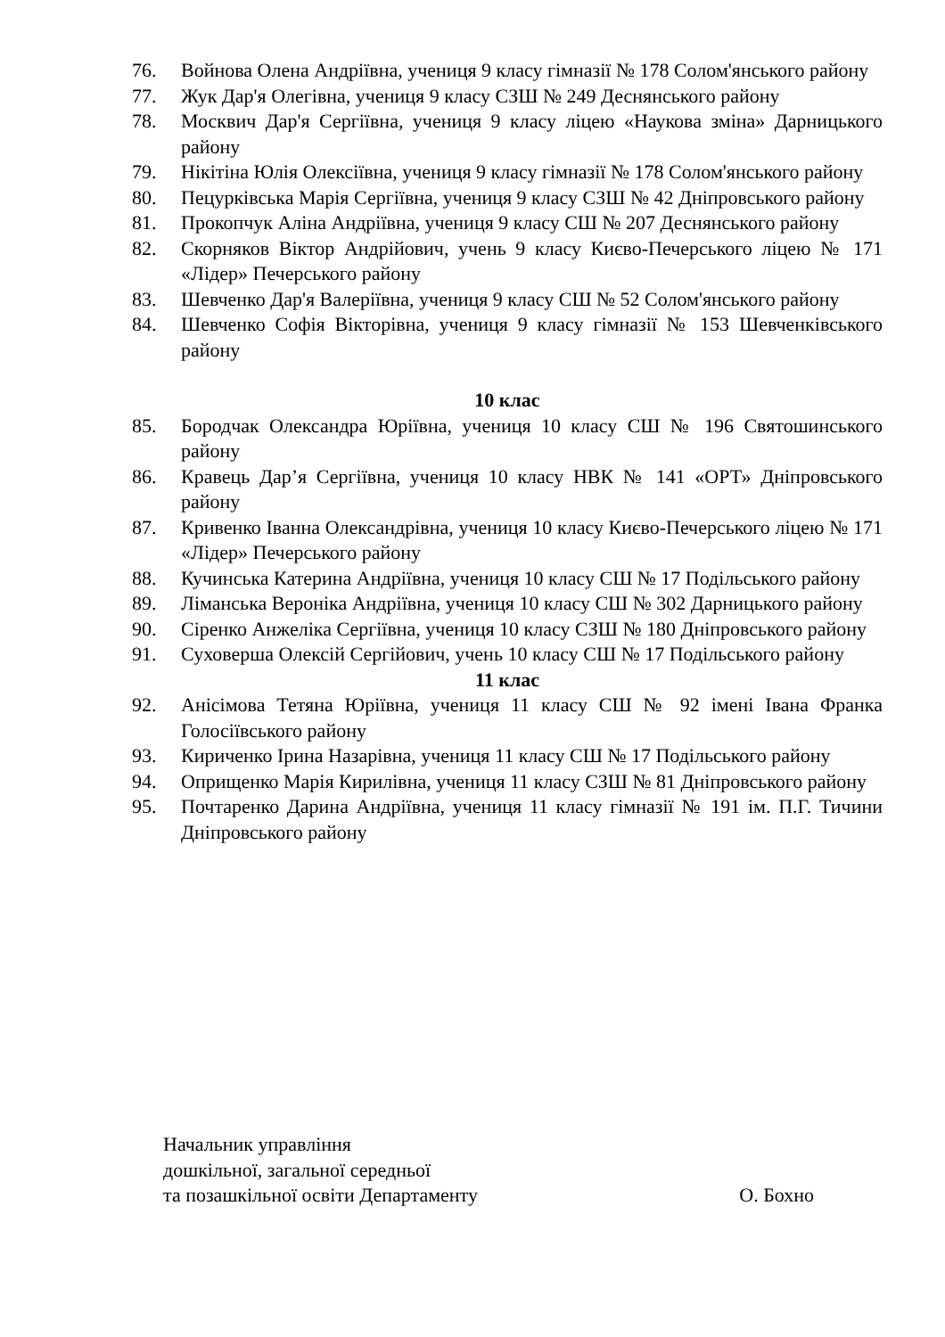76. Войнова Олена Андріївна, учениця 9 класу гімназії № 178 Солом'янського району
77. Жук Дар'я Олегівна, учениця 9 класу СЗШ № 249 Деснянського району
78. Москвич Дар'я Сергіївна, учениця 9 класу ліцею «Наукова зміна» Дарницького району
79. Нікітіна Юлія Олексіївна, учениця 9 класу гімназії № 178 Солом'янського району
80. Пецурківська Марія Сергіївна, учениця 9 класу СЗШ № 42 Дніпровського району
81. Прокопчук Аліна Андріївна, учениця 9 класу СШ № 207 Деснянського району
82. Скорняков Віктор Андрійович, учень 9 класу Києво-Печерського ліцею № 171 «Лідер» Печерського району
83. Шевченко Дар'я Валеріївна, учениця 9 класу СШ № 52 Солом'янського району
84. Шевченко Софія Вікторівна, учениця 9 класу гімназії № 153 Шевченківського району
10 клас
85. Бородчак Олександра Юріївна, учениця 10 класу СШ № 196 Святошинського району
86. Кравець Дар’я Сергіївна, учениця 10 класу НВК № 141 «ОРТ» Дніпровського району
87. Кривенко Іванна Олександрівна, учениця 10 класу Києво-Печерського ліцею № 171 «Лідер» Печерського району
88. Кучинська Катерина Андріївна, учениця 10 класу СШ № 17 Подільського району
89. Ліманська Вероніка Андріївна, учениця 10 класу СШ № 302 Дарницького району
90. Сіренко Анжеліка Сергіївна, учениця 10 класу СЗШ № 180 Дніпровського району
91. Суховерша Олексій Сергійович, учень 10 класу СШ № 17 Подільського району
11 клас
92. Анісімова Тетяна Юріївна, учениця 11 класу СШ № 92 імені Івана Франка Голосіївського району
93. Кириченко Ірина Назарівна, учениця 11 класу СШ № 17 Подільського району
94. Оприщенко Марія Кирилівна, учениця 11 класу СЗШ № 81 Дніпровського району
95. Почтаренко Дарина Андріївна, учениця 11 класу гімназії № 191 ім. П.Г. Тичини Дніпровського району
Начальник управління
дошкільної, загальної середньої
та позашкільної освіти Департаменту
О. Бохно